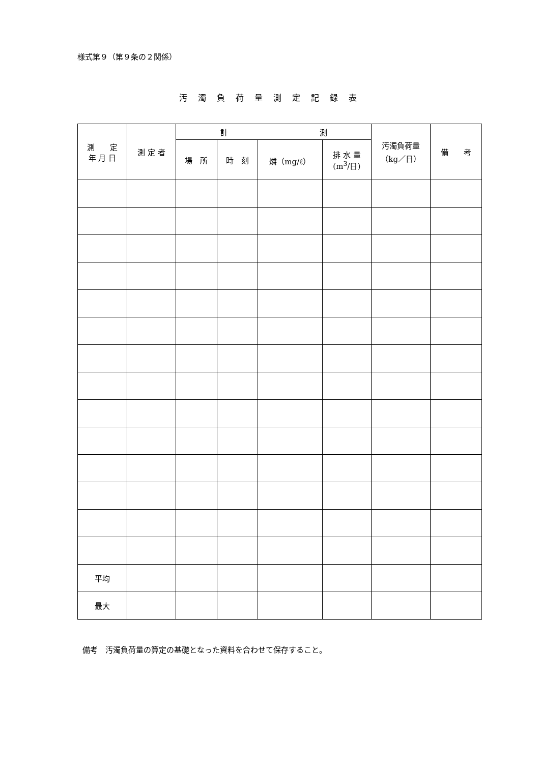様式第９（第９条の２関係）
汚 濁 負 荷 量 測 定 記 録 表
| 測 定 年 月 日 | 測 定 者 | 計 測 | | | | 汚濁負荷量 （kg／日） | 備 考 |
| --- | --- | --- | --- | --- | --- | --- | --- |
| | | 場 所 | 時 刻 | 燐（mg/ℓ） | 排 水 量 (m<sup>3</sup>/日) | | |
| 平均 | | | | | | | |
| 最大 | | | | | | | |
備考　汚濁負荷量の算定の基礎となった資料を合わせて保存すること。